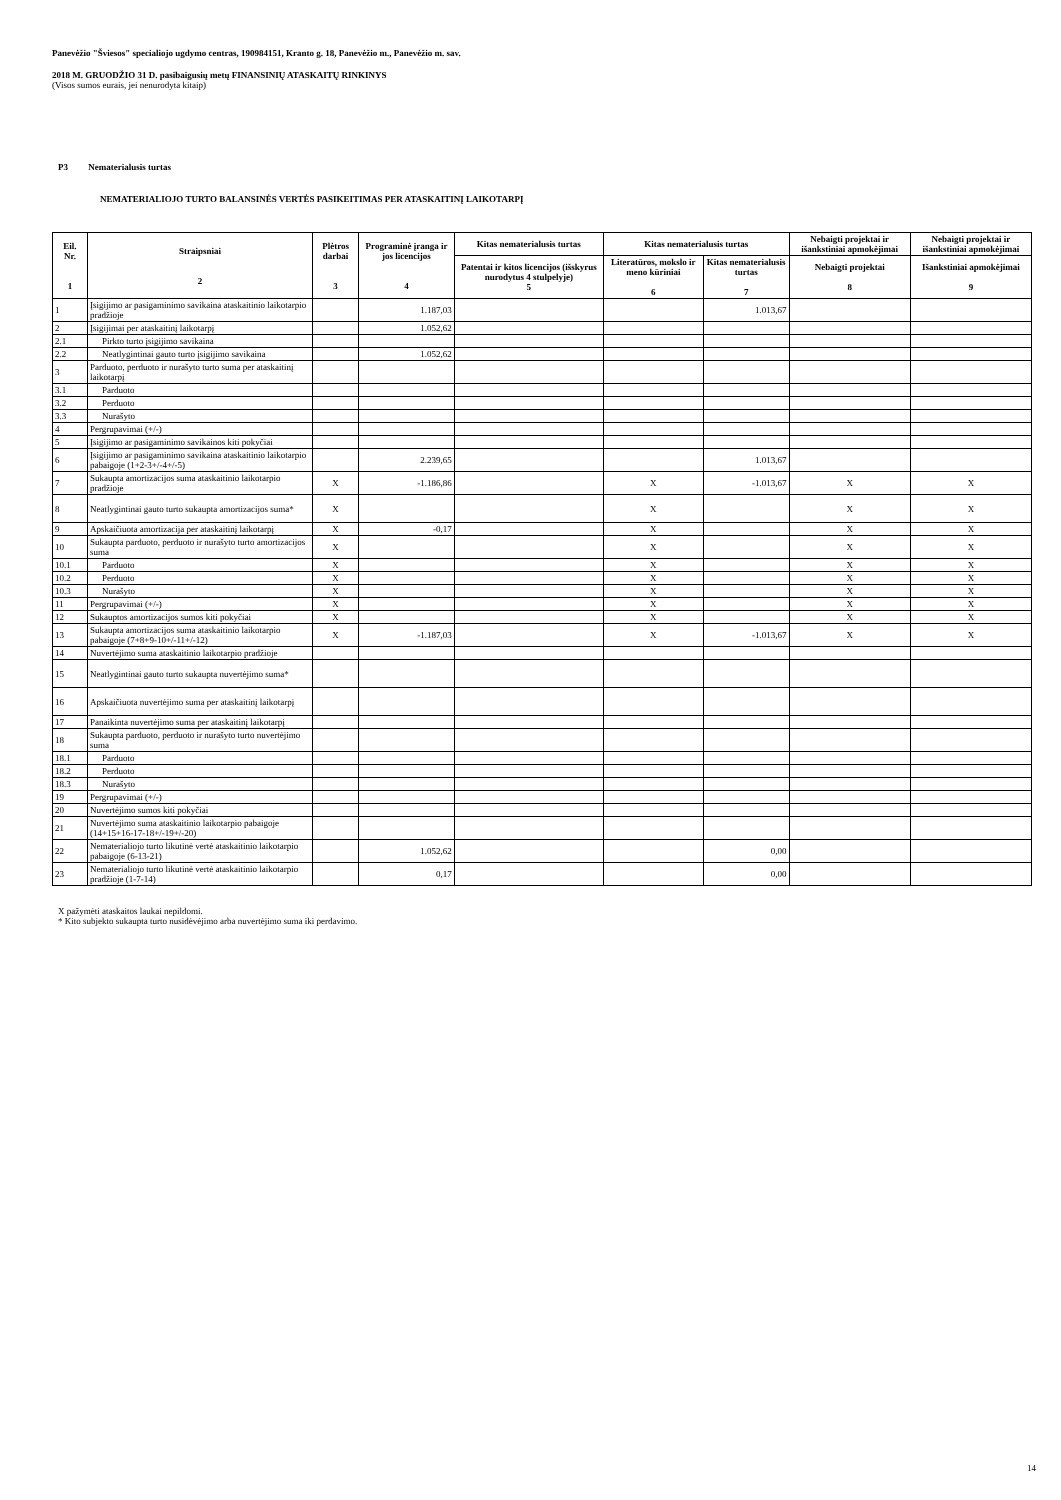Panevėžio "Šviesos" specialiojo ugdymo centras, 190984151, Kranto g. 18, Panevėžio m., Panevėžio m. sav.
2018 M. GRUODŽIO 31 D. pasibaigusių metų FINANSINIŲ ATASKAITŲ RINKINYS
(Visos sumos eurais, jei nenurodyta kitaip)
P3 Nematerialusis turtas
NEMATERIALIOJO TURTO BALANSINĖS VERTĖS PASIKEITIMAS PER ATASKAITINĮ LAIKOTARPĮ
| Eil. Nr. 1 | Straipsniai 2 | Plėtros darbai 3 | Programinė įranga ir jos licencijos 4 | Kitas nematerialusis turtas | Kitas nematerialusis turtas | | Nebaigti projektai ir išankstiniai apmokėjimai | Nebaigti projektai ir išankstiniai apmokėjimai |
| --- | --- | --- | --- | --- | --- | --- | --- | --- |
| | | | | Patentai ir kitos licencijos (išskyrus nurodytus 4 stulpelyje) 5 | Literatūros, mokslo ir meno kūriniai 6 | Kitas nematerialusis turtas 7 | Nebaigti projektai 8 | Išankstiniai apmokėjimai 9 |
| 1 | Įsigijimo ar pasigaminimo savikaina ataskaitinio laikotarpio pradžioje | | 1.187,03 | | | 1.013,67 | | |
| 2 | Įsigijimai per ataskaitinį laikotarpį | | 1.052,62 | | | | | |
| 2.1 | Pirkto turto įsigijimo savikaina | | | | | | | |
| 2.2 | Neatlygintinai gauto turto įsigijimo savikaina | | 1.052,62 | | | | | |
| 3 | Parduoto, perduoto ir nurašyto turto suma per ataskaitinį laikotarpį | | | | | | | |
| 3.1 | Parduoto | | | | | | | |
| 3.2 | Perduoto | | | | | | | |
| 3.3 | Nurašyto | | | | | | | |
| 4 | Pergrupavimai (+/-) | | | | | | | |
| 5 | Įsigijimo ar pasigaminimo savikainos kiti pokyčiai | | | | | | | |
| 6 | Įsigijimo ar pasigaminimo savikaina ataskaitinio laikotarpio pabaigoje (1+2-3+/-4+/-5) | | 2.239,65 | | | 1.013,67 | | |
| 7 | Sukaupta amortizacijos suma ataskaitinio laikotarpio pradžioje | X | -1.186,86 | | X | -1.013,67 | X | X |
| 8 | Neatlygintinai gauto turto sukaupta amortizacijos suma* | X | | | X | | X | X |
| 9 | Apskaičiuota amortizacija per ataskaitinį laikotarpį | X | -0,17 | | X | | X | X |
| 10 | Sukaupta parduoto, perduoto ir nurašyto turto amortizacijos suma | X | | | X | | X | X |
| 10.1 | Parduoto | X | | | X | | X | X |
| 10.2 | Perduoto | X | | | X | | X | X |
| 10.3 | Nurašyto | X | | | X | | X | X |
| 11 | Pergrupavimai (+/-) | X | | | X | | X | X |
| 12 | Sukauptos amortizacijos sumos kiti pokyčiai | X | | | X | | X | X |
| 13 | Sukaupta amortizacijos suma ataskaitinio laikotarpio pabaigoje (7+8+9-10+/-11+/-12) | X | -1.187,03 | | X | -1.013,67 | X | X |
| 14 | Nuvertėjimo suma ataskaitinio laikotarpio pradžioje | | | | | | | |
| 15 | Neatlygintinai gauto turto sukaupta nuvertėjimo suma* | | | | | | | |
| 16 | Apskaičiuota nuvertėjimo suma per ataskaitinį laikotarpį | | | | | | | |
| 17 | Panaikinta nuvertėjimo suma per ataskaitinį laikotarpį | | | | | | | |
| 18 | Sukaupta parduoto, perduoto ir nurašyto turto nuvertėjimo suma | | | | | | | |
| 18.1 | Parduoto | | | | | | | |
| 18.2 | Perduoto | | | | | | | |
| 18.3 | Nurašyto | | | | | | | |
| 19 | Pergrupavimai (+/-) | | | | | | | |
| 20 | Nuvertėjimo sumos kiti pokyčiai | | | | | | | |
| 21 | Nuvertėjimo suma ataskaitinio laikotarpio pabaigoje (14+15+16-17-18+/-19+/-20) | | | | | | | |
| 22 | Nematerialiojo turto likutinė vertė ataskaitinio laikotarpio pabaigoje (6-13-21) | | 1.052,62 | | | 0,00 | | |
| 23 | Nematerialiojo turto likutinė vertė ataskaitinio laikotarpio pradžioje (1-7-14) | | 0,17 | | | 0,00 | | |
X pažymėti ataskaitos laukai nepildomi.
* Kito subjekto sukaupta turto nusidėvėjimo arba nuvertėjimo suma iki perdavimo.
14